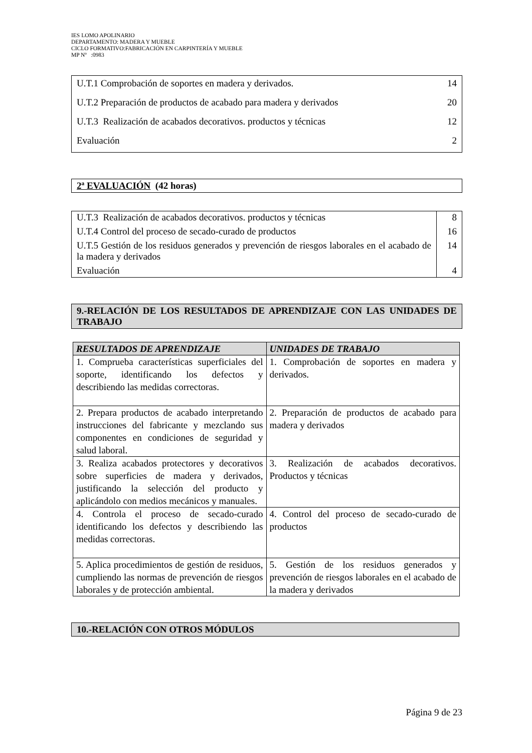IES LOMO APOLINARIO
DEPARTAMENTO: MADERA Y MUEBLE
CICLO FORMATIVO:FABRICACIÓN EN CARPINTERÍA Y MUEBLE
MP Nº :0983
| U.T.1 Comprobación de soportes en madera y derivados. | 14 |
| U.T.2 Preparación de productos de acabado para madera y derivados | 20 |
| U.T.3 Realización de acabados decorativos. productos y técnicas | 12 |
| Evaluación | 2 |
2ª EVALUACIÓN (42 horas)
| U.T.3 Realización de acabados decorativos. productos y técnicas | 8 |
| U.T.4 Control del proceso de secado-curado de productos | 16 |
| U.T.5 Gestión de los residuos generados y prevención de riesgos laborales en el acabado de la madera y derivados | 14 |
| Evaluación | 4 |
9.-RELACIÓN DE LOS RESULTADOS DE APRENDIZAJE CON LAS UNIDADES DE TRABAJO
| RESULTADOS DE APRENDIZAJE | UNIDADES DE TRABAJO |
| --- | --- |
| 1. Comprueba características superficiales del soporte, identificando los defectos y describiendo las medidas correctoras. | 1. Comprobación de soportes en madera y derivados. |
| 2. Prepara productos de acabado interpretando instrucciones del fabricante y mezclando sus componentes en condiciones de seguridad y salud laboral. | 2. Preparación de productos de acabado para madera y derivados |
| 3. Realiza acabados protectores y decorativos sobre superficies de madera y derivados, justificando la selección del producto y aplicándolo con medios mecánicos y manuales. | 3. Realización de acabados decorativos. Productos y técnicas |
| 4. Controla el proceso de secado-curado identificando los defectos y describiendo las medidas correctoras. | 4. Control del proceso de secado-curado de productos |
| 5. Aplica procedimientos de gestión de residuos, cumpliendo las normas de prevención de riesgos laborales y de protección ambiental. | 5. Gestión de los residuos generados y prevención de riesgos laborales en el acabado de la madera y derivados |
10.-RELACIÓN CON OTROS MÓDULOS
Página 9 de 23